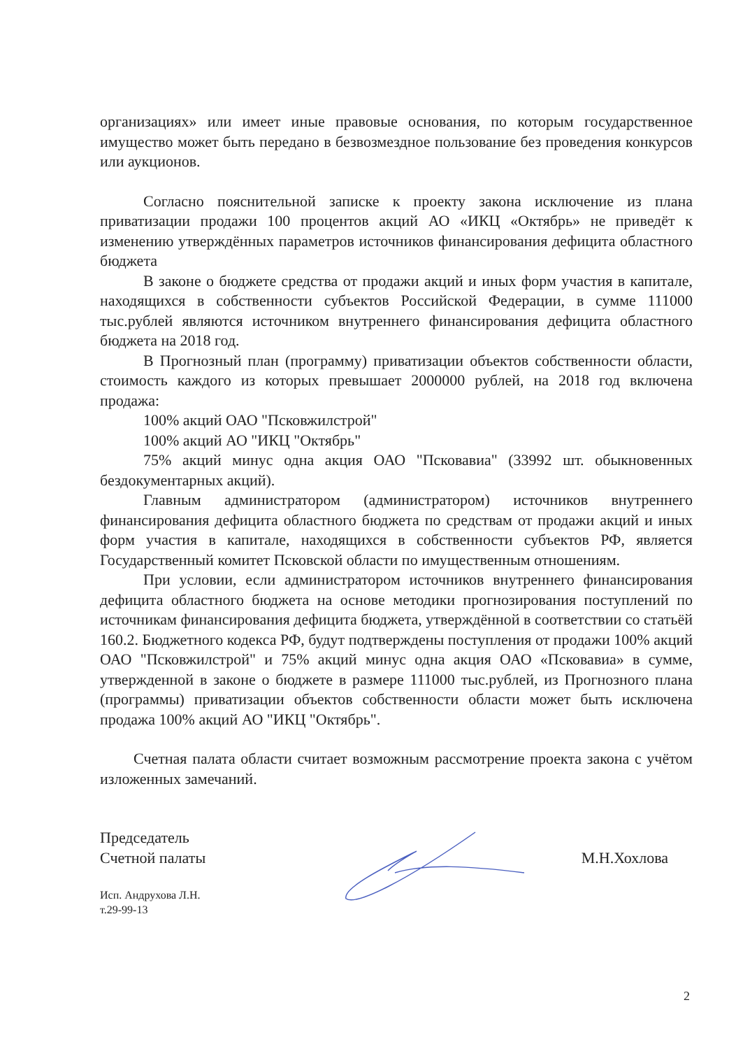организациях» или имеет иные правовые основания, по которым государственное имущество может быть передано в безвозмездное пользование без проведения конкурсов или аукционов.
Согласно пояснительной записке к проекту закона исключение из плана приватизации продажи 100 процентов акций АО «ИКЦ «Октябрь» не приведёт к изменению утверждённых параметров источников финансирования дефицита областного бюджета
В законе о бюджете средства от продажи акций и иных форм участия в капитале, находящихся в собственности субъектов Российской Федерации, в сумме 111000 тыс.рублей являются источником внутреннего финансирования дефицита областного бюджета на 2018 год.
В Прогнозный план (программу) приватизации объектов собственности области, стоимость каждого из которых превышает 2000000 рублей, на 2018 год включена продажа:
100% акций ОАО "Псковжилстрой"
100% акций АО "ИКЦ "Октябрь"
75% акций минус одна акция ОАО "Псковавиа" (33992 шт. обыкновенных бездокументарных акций).
Главным администратором (администратором) источников внутреннего финансирования дефицита областного бюджета по средствам от продажи акций и иных форм участия в капитале, находящихся в собственности субъектов РФ, является Государственный комитет Псковской области по имущественным отношениям.
При условии, если администратором источников внутреннего финансирования дефицита областного бюджета на основе методики прогнозирования поступлений по источникам финансирования дефицита бюджета, утверждённой в соответствии со статьёй 160.2. Бюджетного кодекса РФ, будут подтверждены поступления от продажи 100% акций ОАО "Псковжилстрой" и 75% акций минус одна акция ОАО «Псковавиа» в сумме, утвержденной в законе о бюджете в размере 111000 тыс.рублей, из Прогнозного плана (программы) приватизации объектов собственности области может быть исключена продажа 100% акций АО "ИКЦ "Октябрь".
Счетная палата области считает возможным рассмотрение проекта закона с учётом изложенных замечаний.
Председатель
Счетной палаты
М.Н.Хохлова
Исп. Андрухова Л.Н.
т.29-99-13
2